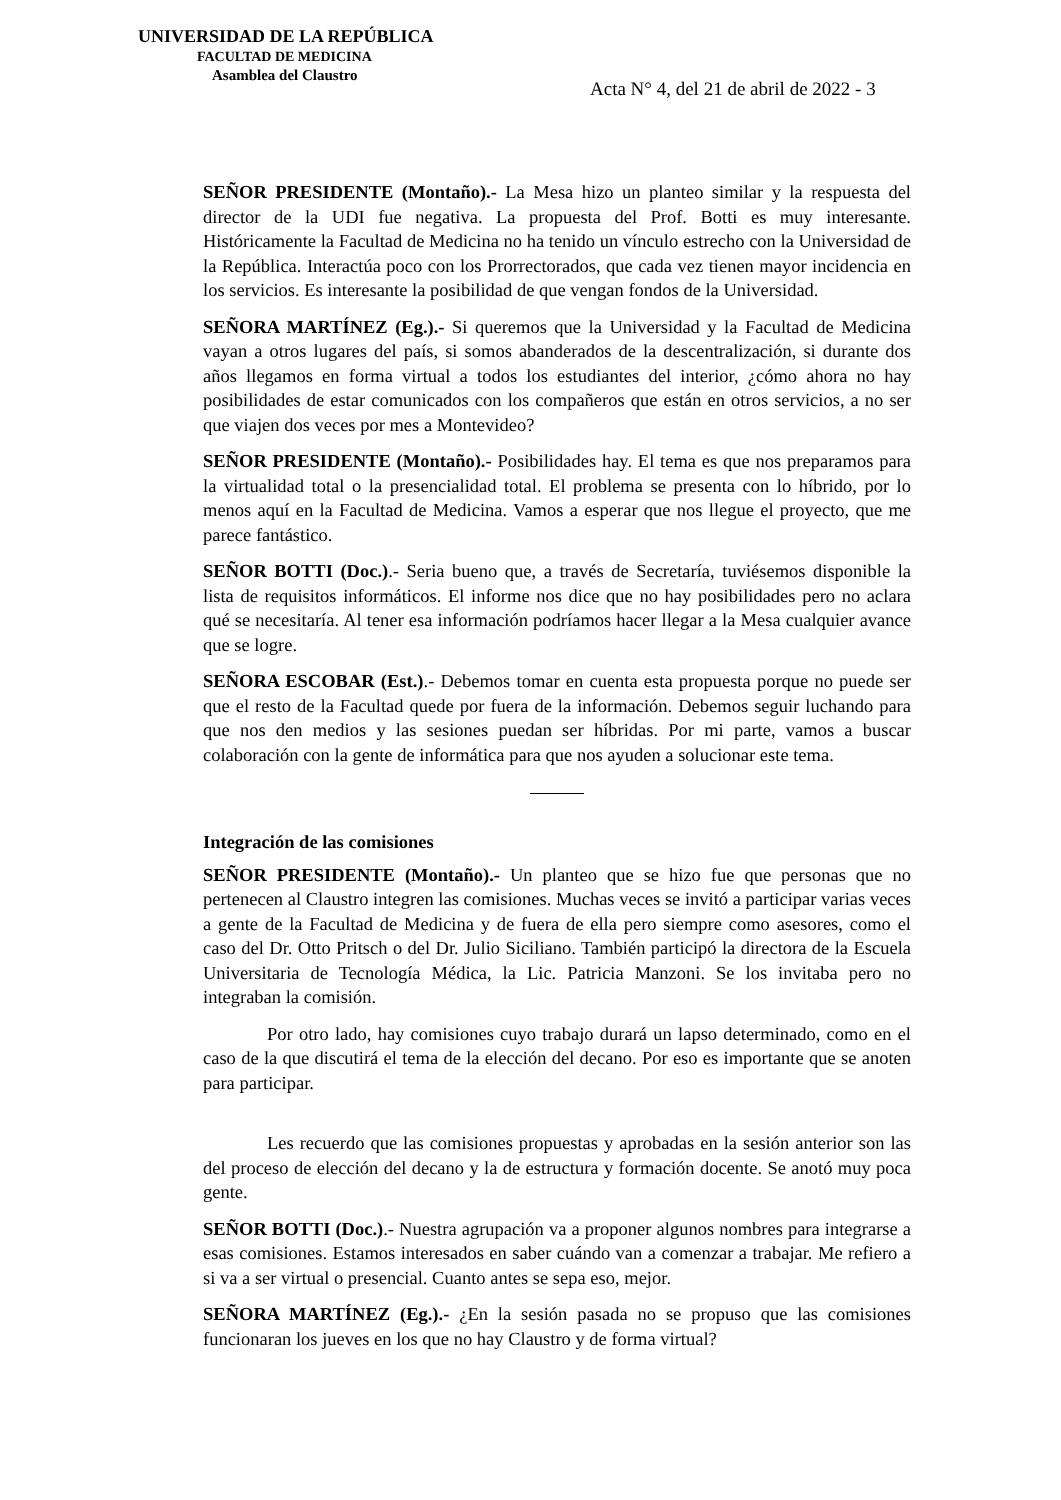UNIVERSIDAD DE LA REPÚBLICA
FACULTAD DE MEDICINA
Asamblea del Claustro
Acta N° 4, del 21 de abril de 2022 - 3
SEÑOR PRESIDENTE (Montaño).- La Mesa hizo un planteo similar y la respuesta del director de la UDI fue negativa. La propuesta del Prof. Botti es muy interesante. Históricamente la Facultad de Medicina no ha tenido un vínculo estrecho con la Universidad de la República. Interactúa poco con los Prorrectorados, que cada vez tienen mayor incidencia en los servicios. Es interesante la posibilidad de que vengan fondos de la Universidad.
SEÑORA MARTÍNEZ (Eg.).- Si queremos que la Universidad y la Facultad de Medicina vayan a otros lugares del país, si somos abanderados de la descentralización, si durante dos años llegamos en forma virtual a todos los estudiantes del interior, ¿cómo ahora no hay posibilidades de estar comunicados con los compañeros que están en otros servicios, a no ser que viajen dos veces por mes a Montevideo?
SEÑOR PRESIDENTE (Montaño).- Posibilidades hay. El tema es que nos preparamos para la virtualidad total o la presencialidad total. El problema se presenta con lo híbrido, por lo menos aquí en la Facultad de Medicina. Vamos a esperar que nos llegue el proyecto, que me parece fantástico.
SEÑOR BOTTI (Doc.).- Seria bueno que, a través de Secretaría, tuviésemos disponible la lista de requisitos informáticos. El informe nos dice que no hay posibilidades pero no aclara qué se necesitaría. Al tener esa información podríamos hacer llegar a la Mesa cualquier avance que se logre.
SEÑORA ESCOBAR (Est.).- Debemos tomar en cuenta esta propuesta porque no puede ser que el resto de la Facultad quede por fuera de la información. Debemos seguir luchando para que nos den medios y las sesiones puedan ser híbridas. Por mi parte, vamos a buscar colaboración con la gente de informática para que nos ayuden a solucionar este tema.
Integración de las comisiones
SEÑOR PRESIDENTE (Montaño).- Un planteo que se hizo fue que personas que no pertenecen al Claustro integren las comisiones. Muchas veces se invitó a participar varias veces a gente de la Facultad de Medicina y de fuera de ella pero siempre como asesores, como el caso del Dr. Otto Pritsch o del Dr. Julio Siciliano. También participó la directora de la Escuela Universitaria de Tecnología Médica, la Lic. Patricia Manzoni. Se los invitaba pero no integraban la comisión.
Por otro lado, hay comisiones cuyo trabajo durará un lapso determinado, como en el caso de la que discutirá el tema de la elección del decano. Por eso es importante que se anoten para participar.
Les recuerdo que las comisiones propuestas y aprobadas en la sesión anterior son las del proceso de elección del decano y la de estructura y formación docente. Se anotó muy poca gente.
SEÑOR BOTTI (Doc.).- Nuestra agrupación va a proponer algunos nombres para integrarse a esas comisiones. Estamos interesados en saber cuándo van a comenzar a trabajar. Me refiero a si va a ser virtual o presencial. Cuanto antes se sepa eso, mejor.
SEÑORA MARTÍNEZ (Eg.).- ¿En la sesión pasada no se propuso que las comisiones funcionaran los jueves en los que no hay Claustro y de forma virtual?